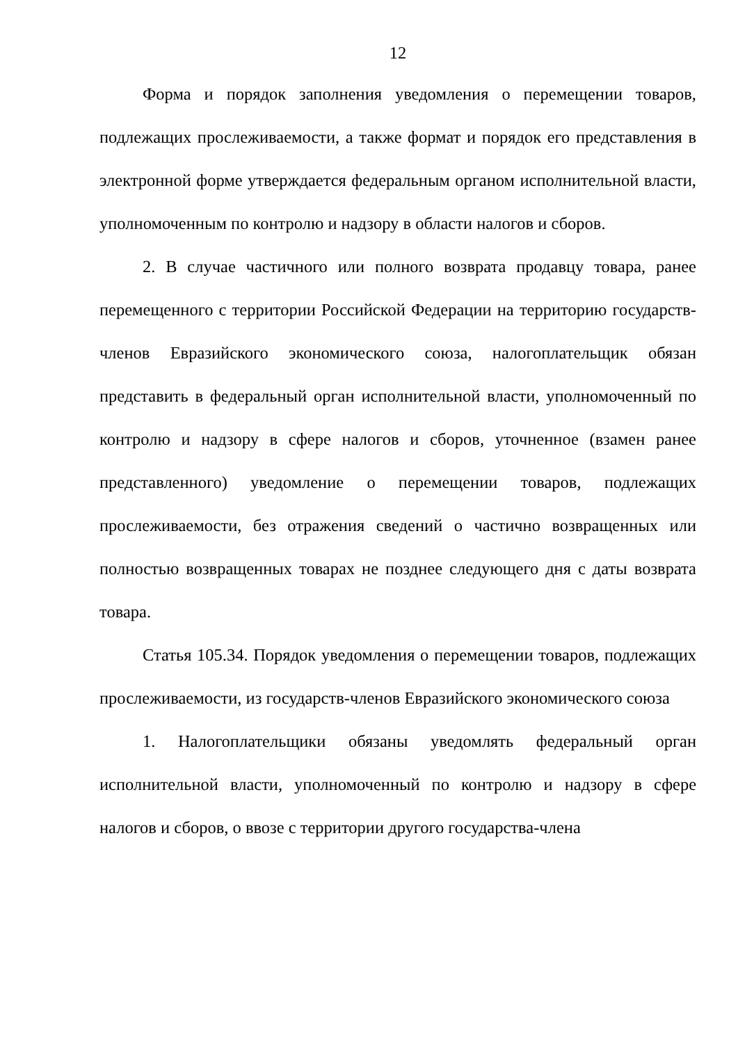12
Форма и порядок заполнения уведомления о перемещении товаров, подлежащих прослеживаемости, а также формат и порядок его представления в электронной форме утверждается федеральным органом исполнительной власти, уполномоченным по контролю и надзору в области налогов и сборов.
2. В случае частичного или полного возврата продавцу товара, ранее перемещенного с территории Российской Федерации на территорию государств-членов Евразийского экономического союза, налогоплательщик обязан представить в федеральный орган исполнительной власти, уполномоченный по контролю и надзору в сфере налогов и сборов, уточненное (взамен ранее представленного) уведомление о перемещении товаров, подлежащих прослеживаемости, без отражения сведений о частично возвращенных или полностью возвращенных товарах не позднее следующего дня с даты возврата товара.
Статья 105.34. Порядок уведомления о перемещении товаров, подлежащих прослеживаемости, из государств-членов Евразийского экономического союза
1. Налогоплательщики обязаны уведомлять федеральный орган исполнительной власти, уполномоченный по контролю и надзору в сфере налогов и сборов, о ввозе с территории другого государства-члена